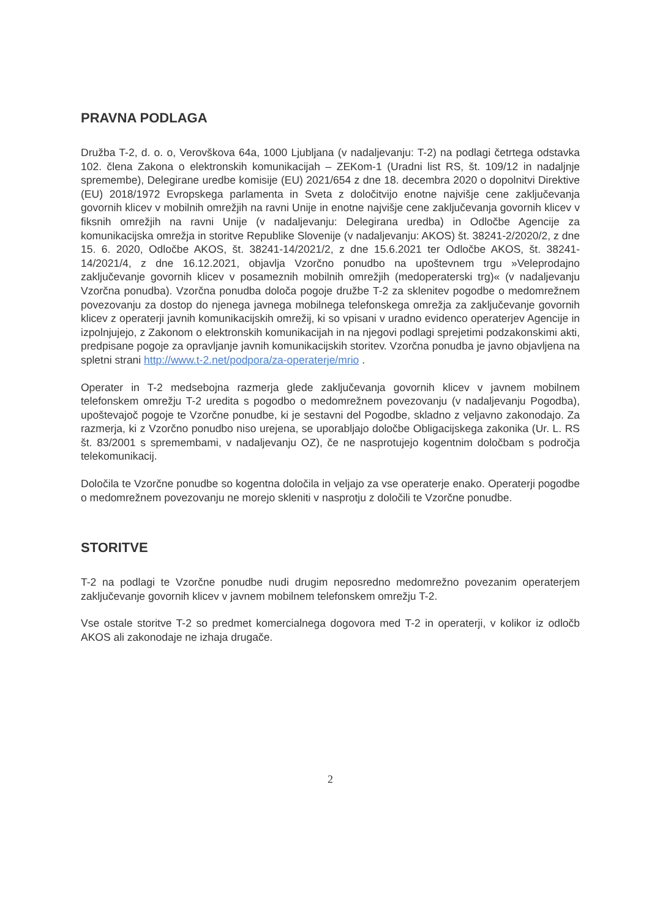PRAVNA PODLAGA
Družba T-2, d. o. o, Verovškova 64a, 1000 Ljubljana (v nadaljevanju: T-2) na podlagi četrtega odstavka 102. člena Zakona o elektronskih komunikacijah – ZEKom-1 (Uradni list RS, št. 109/12 in nadaljnje spremembe), Delegirane uredbe komisije (EU) 2021/654 z dne 18. decembra 2020 o dopolnitvi Direktive (EU) 2018/1972 Evropskega parlamenta in Sveta z določitvijo enotne najvišje cene zaključevanja govornih klicev v mobilnih omrežjih na ravni Unije in enotne najvišje cene zaključevanja govornih klicev v fiksnih omrežjih na ravni Unije (v nadaljevanju: Delegirana uredba) in Odločbe Agencije za komunikacijska omrežja in storitve Republike Slovenije (v nadaljevanju: AKOS) št. 38241-2/2020/2, z dne 15. 6. 2020, Odločbe AKOS, št. 38241-14/2021/2, z dne 15.6.2021 ter Odločbe AKOS, št. 38241-14/2021/4, z dne 16.12.2021, objavlja Vzorčno ponudbo na upoštevnem trgu »Veleprodajno zaključevanje govornih klicev v posameznih mobilnih omrežjih (medoperaterski trg)« (v nadaljevanju Vzorčna ponudba). Vzorčna ponudba določa pogoje družbe T-2 za sklenitev pogodbe o medomrežnem povezovanju za dostop do njenega javnega mobilnega telefonskega omrežja za zaključevanje govornih klicev z operaterji javnih komunikacijskih omrežij, ki so vpisani v uradno evidenco operaterjev Agencije in izpolnjujejo, z Zakonom o elektronskih komunikacijah in na njegovi podlagi sprejetimi podzakonskimi akti, predpisane pogoje za opravljanje javnih komunikacijskih storitev. Vzorčna ponudba je javno objavljena na spletni strani http://www.t-2.net/podpora/za-operaterje/mrio .
Operater in T-2 medsebojna razmerja glede zaključevanja govornih klicev v javnem mobilnem telefonskem omrežju T-2 uredita s pogodbo o medomrežnem povezovanju (v nadaljevanju Pogodba), upoštevajoč pogoje te Vzorčne ponudbe, ki je sestavni del Pogodbe, skladno z veljavno zakonodajo. Za razmerja, ki z Vzorčno ponudbo niso urejena, se uporabljajo določbe Obligacijskega zakonika (Ur. L. RS št. 83/2001 s spremembami, v nadaljevanju OZ), če ne nasprotujejo kogentnim določbam s področja telekomunikacij.
Določila te Vzorčne ponudbe so kogentna določila in veljajo za vse operaterje enako. Operaterji pogodbe o medomrežnem povezovanju ne morejo skleniti v nasprotju z določili te Vzorčne ponudbe.
STORITVE
T-2 na podlagi te Vzorčne ponudbe nudi drugim neposredno medomrežno povezanim operaterjem zaključevanje govornih klicev v javnem mobilnem telefonskem omrežju T-2.
Vse ostale storitve T-2 so predmet komercialnega dogovora med T-2 in operaterji, v kolikor iz odločb AKOS ali zakonodaje ne izhaja drugače.
2